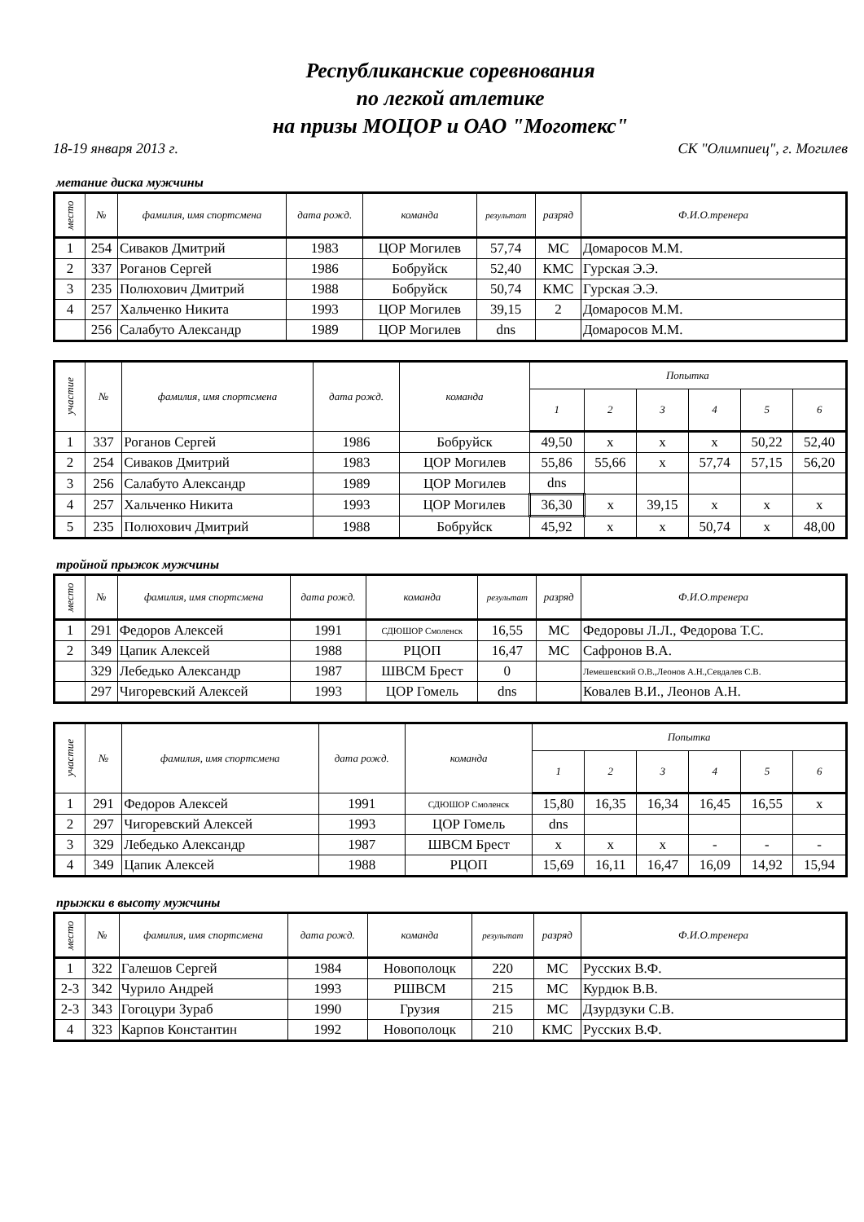Республиканские соревнования
по легкой атлетике
на призы МОЦОР и ОАО "Моготекс"
18-19 января 2013 г. СК "Олимпиец", г. Могилев
метание диска мужчины
| место | № | фамилия, имя спортсмена | дата рожд. | команда | результат | разряд | Ф.И.О.тренера |
| --- | --- | --- | --- | --- | --- | --- | --- |
| 1 | 254 | Сиваков Дмитрий | 1983 | ЦОР Могилев | 57,74 | МС | Домаросов М.М. |
| 2 | 337 | Роганов Сергей | 1986 | Бобруйск | 52,40 | КМС | Гурская Э.Э. |
| 3 | 235 | Полюхович Дмитрий | 1988 | Бобруйск | 50,74 | КМС | Гурская Э.Э. |
| 4 | 257 | Хальченко Никита | 1993 | ЦОР Могилев | 39,15 | 2 | Домаросов М.М. |
| | 256 | Салабуто Александр | 1989 | ЦОР Могилев | dns | | Домаросов М.М. |
| участие | № | фамилия, имя спортсмена | дата рожд. | команда | Попытка | | | | | |
| --- | --- | --- | --- | --- | --- | --- | --- | --- | --- | --- |
| | | | | | 1 | 2 | 3 | 4 | 5 | 6 |
| 1 | 337 | Роганов Сергей | 1986 | Бобруйск | 49,50 | x | x | x | 50,22 | 52,40 |
| 2 | 254 | Сиваков Дмитрий | 1983 | ЦОР Могилев | 55,86 | 55,66 | x | 57,74 | 57,15 | 56,20 |
| 3 | 256 | Салабуто Александр | 1989 | ЦОР Могилев | dns | | | | | |
| 4 | 257 | Хальченко Никита | 1993 | ЦОР Могилев | 36,30 | x | 39,15 | x | x | x |
| 5 | 235 | Полюхович Дмитрий | 1988 | Бобруйск | 45,92 | x | x | 50,74 | x | 48,00 |
тройной прыжок мужчины
| место | № | фамилия, имя спортсмена | дата рожд. | команда | результат | разряд | Ф.И.О.тренера |
| --- | --- | --- | --- | --- | --- | --- | --- |
| 1 | 291 | Федоров Алексей | 1991 | СДЮШОР Смоленск | 16,55 | МС | Федоровы Л.Л., Федорова Т.С. |
| 2 | 349 | Цапик Алексей | 1988 | РЦОП | 16,47 | МС | Сафронов В.А. |
| | 329 | Лебедько Александр | 1987 | ШВСМ Брест | 0 | | Лемешевский О.В.,Леонов А.Н.,Севдалев С.В. |
| | 297 | Чигоревский Алексей | 1993 | ЦОР Гомель | dns | | Ковалев В.И., Леонов А.Н. |
| участие | № | фамилия, имя спортсмена | дата рожд. | команда | Попытка | | | | | |
| --- | --- | --- | --- | --- | --- | --- | --- | --- | --- | --- |
| | | | | | 1 | 2 | 3 | 4 | 5 | 6 |
| 1 | 291 | Федоров Алексей | 1991 | СДЮШОР Смоленск | 15,80 | 16,35 | 16,34 | 16,45 | 16,55 | x |
| 2 | 297 | Чигоревский Алексей | 1993 | ЦОР Гомель | dns | | | | | |
| 3 | 329 | Лебедько Александр | 1987 | ШВСМ Брест | x | x | x | - | - | - |
| 4 | 349 | Цапик Алексей | 1988 | РЦОП | 15,69 | 16,11 | 16,47 | 16,09 | 14,92 | 15,94 |
прыжки в высоту мужчины
| место | № | фамилия, имя спортсмена | дата рожд. | команда | результат | разряд | Ф.И.О.тренера |
| --- | --- | --- | --- | --- | --- | --- | --- |
| 1 | 322 | Галешов Сергей | 1984 | Новополоцк | 220 | МС | Русских В.Ф. |
| 2-3 | 342 | Чурило Андрей | 1993 | РШВСМ | 215 | МС | Курдюк В.В. |
| 2-3 | 343 | Гогоцури Зураб | 1990 | Грузия | 215 | МС | Дзурдзуки С.В. |
| 4 | 323 | Карпов Константин | 1992 | Новополоцк | 210 | КМС | Русских В.Ф. |